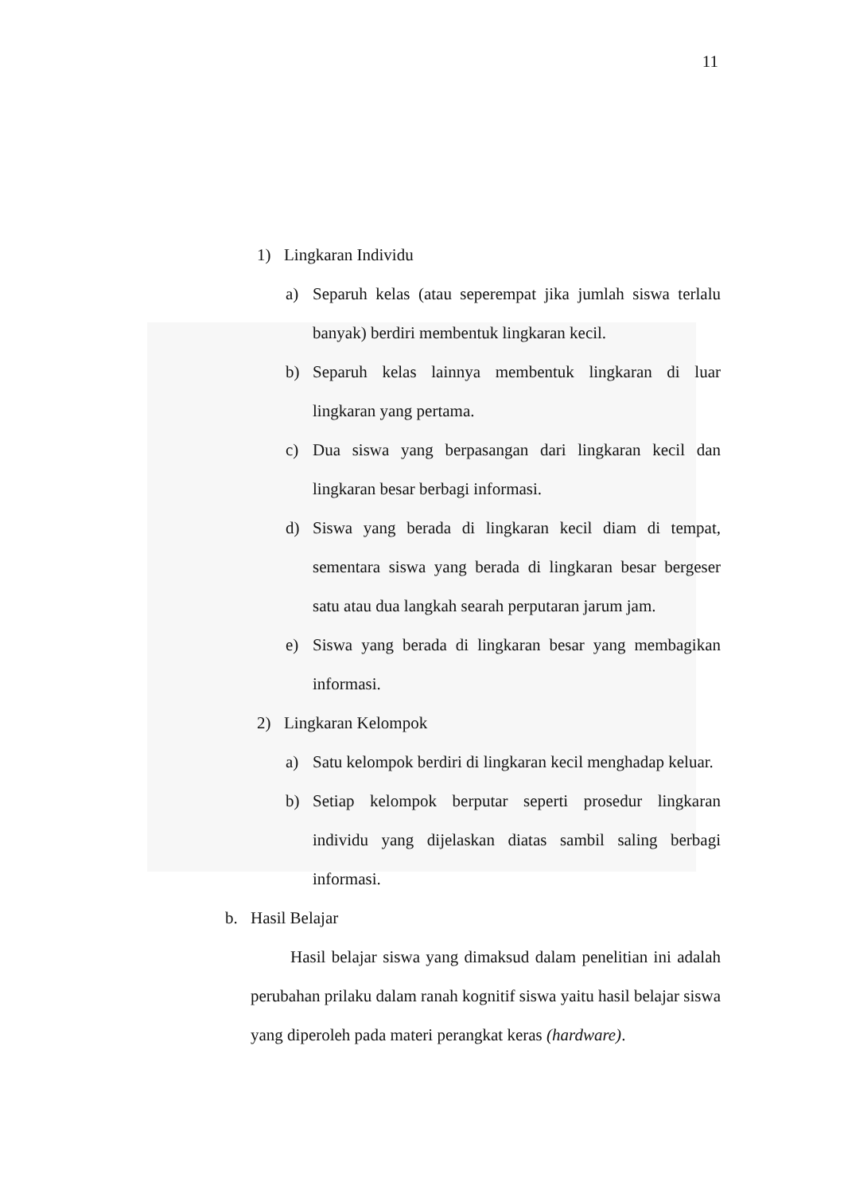11
1) Lingkaran Individu
a) Separuh kelas (atau seperempat jika jumlah siswa terlalu banyak) berdiri membentuk lingkaran kecil.
b) Separuh kelas lainnya membentuk lingkaran di luar lingkaran yang pertama.
c) Dua siswa yang berpasangan dari lingkaran kecil dan lingkaran besar berbagi informasi.
d) Siswa yang berada di lingkaran kecil diam di tempat, sementara siswa yang berada di lingkaran besar bergeser satu atau dua langkah searah perputaran jarum jam.
e) Siswa yang berada di lingkaran besar yang membagikan informasi.
2) Lingkaran Kelompok
a) Satu kelompok berdiri di lingkaran kecil menghadap keluar.
b) Setiap kelompok berputar seperti prosedur lingkaran individu yang dijelaskan diatas sambil saling berbagi informasi.
b. Hasil Belajar
Hasil belajar siswa yang dimaksud dalam penelitian ini adalah perubahan prilaku dalam ranah kognitif siswa yaitu hasil belajar siswa yang diperoleh pada materi perangkat keras (hardware).